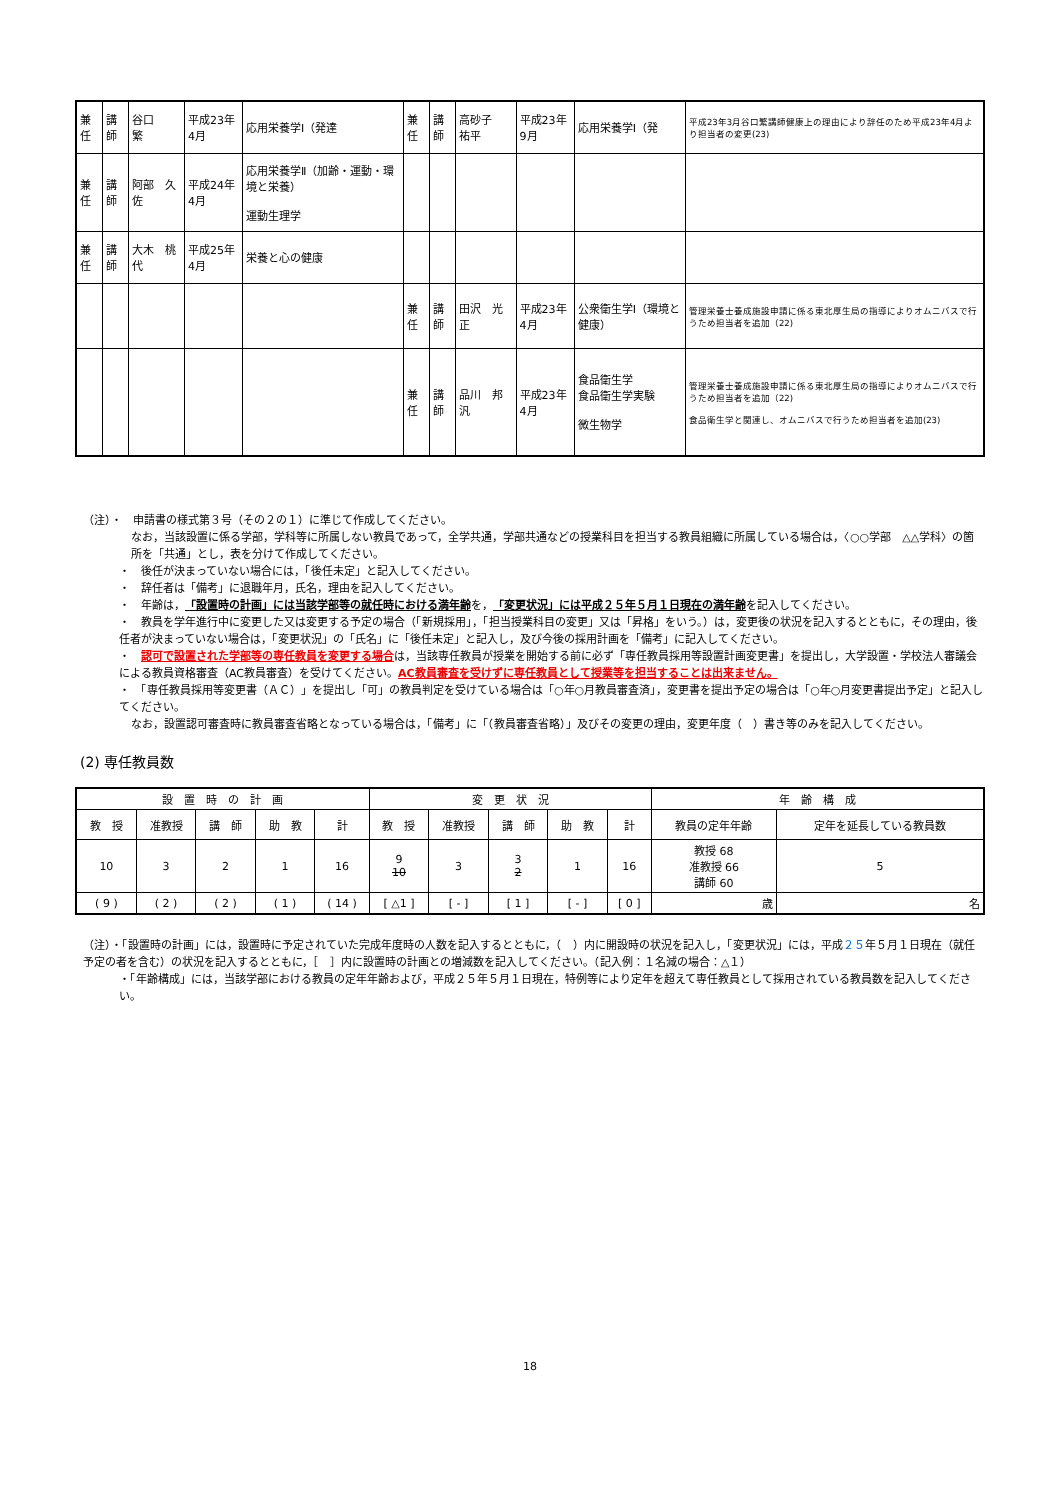| 兼任 | 講師 | 谷口 繁 | 平成23年4月 | 応用栄養学Ⅰ（発達 | 兼任 | 講師 | 高砂子 祐平 | 平成23年9月 | 応用栄養学Ⅰ（発 | 平成23年3月谷口繁講師健康上の理由により辞任のため平成23年4月より担当者の変更(23) |
| 兼任 | 講師 | 阿部 久佐 | 平成24年4月 | 応用栄養学Ⅱ（加齢・運動・環境と栄養） 運動生理学 | | | | | | |
| 兼任 | 講師 | 大木 桃代 | 平成25年4月 | 栄養と心の健康 | | | | | | |
| | | | | | 兼任 | 講師 | 田沢 光正 | 平成23年4月 | 公衆衛生学Ⅰ（環境と健康） | 管理栄養士養成施設申請に係る東北厚生局の指導によりオムニバスで行うため担当者を追加（22) |
| | | | | | 兼任 | 講師 | 品川 邦汎 | 平成23年4月 | 食品衛生学 食品衛生学実験 微生物学 | 管理栄養士養成施設申請に係る東北厚生局の指導によりオムニバスで行うため担当者を追加（22) 食品衛生学と関連し、オムニバスで行うため担当者を追加(23) |
（注）・　申請書の様式第３号（その２の１）に準じて作成してください。
なお，当該設置に係る学部，学科等に所属しない教員であって，全学共通，学部共通などの授業科目を担当する教員組織に所属している場合は，〈○○学部　△△学科〉の箇所を「共通」とし，表を分けて作成してください。
・　後任が決まっていない場合には，「後任未定」と記入してください。
・　辞任者は「備考」に退職年月，氏名，理由を記入してください。
・　年齢は，「設置時の計画」には当該学部等の就任時における満年齢を，「変更状況」には平成２５年５月１日現在の満年齢を記入してください。
・　教員を学年進行中に変更した又は変更する予定の場合（「新規採用」，「担当授業科目の変更」又は「昇格」をいう。）は，変更後の状況を記入するとともに，その理由，後任者が決まっていない場合は，「変更状況」の「氏名」に「後任未定」と記入し，及び今後の採用計画を「備考」に記入してください。
・　認可で設置された学部等の専任教員を変更する場合は，当該専任教員が授業を開始する前に必ず「専任教員採用等設置計画変更書」を提出し，大学設置・学校法人審議会による教員資格審査（AC教員審査）を受けてください。AC教員審査を受けずに専任教員として授業等を担当することは出来ません。
・　「専任教員採用等変更書（ＡＣ）」を提出し「可」の教員判定を受けている場合は「○年○月教員審査済」，変更書を提出予定の場合は「○年○月変更書提出予定」と記入してください。
なお，設置認可審査時に教員審査省略となっている場合は，「備考」に「（教員審査省略）」及びその変更の理由，変更年度（　）書き等のみを記入してください。
(2) 専任教員数
| 設 置 時 の 計 画 | | | | | 変 更 状 況 | | | | | 年 齢 構 成 | |
| --- | --- | --- | --- | --- | --- | --- | --- | --- | --- | --- | --- |
| 教 授 | 准教授 | 講 師 | 助 教 | 計 | 教 授 | 准教授 | 講 師 | 助 教 | 計 | 教員の定年年齢 | 定年を延長している教員数 |
| 10 | 3 | 2 | 1 | 16 | 9 10 | 3 | 3 2 | 1 | 16 | 教授 68 准教授 66 講師 60 | 5 |
| ( 9 ) | ( 2 ) | ( 2 ) | ( 1 ) | ( 14 ) | [ △1 ] | [ - ] | [ 1 ] | [ - ] | [ 0 ] | 歳 | 名 |
（注）・「設置時の計画」には，設置時に予定されていた完成年度時の人数を記入するとともに，（　）内に開設時の状況を記入し，「変更状況」には，平成２５年５月１日現在（就任予定の者を含む）の状況を記入するとともに，［　］内に設置時の計画との増減数を記入してください。（記入例：１名減の場合：△１）
・「年齢構成」には，当該学部における教員の定年年齢および，平成２５年５月１日現在，特例等により定年を超えて専任教員として採用されている教員数を記入してください。
18